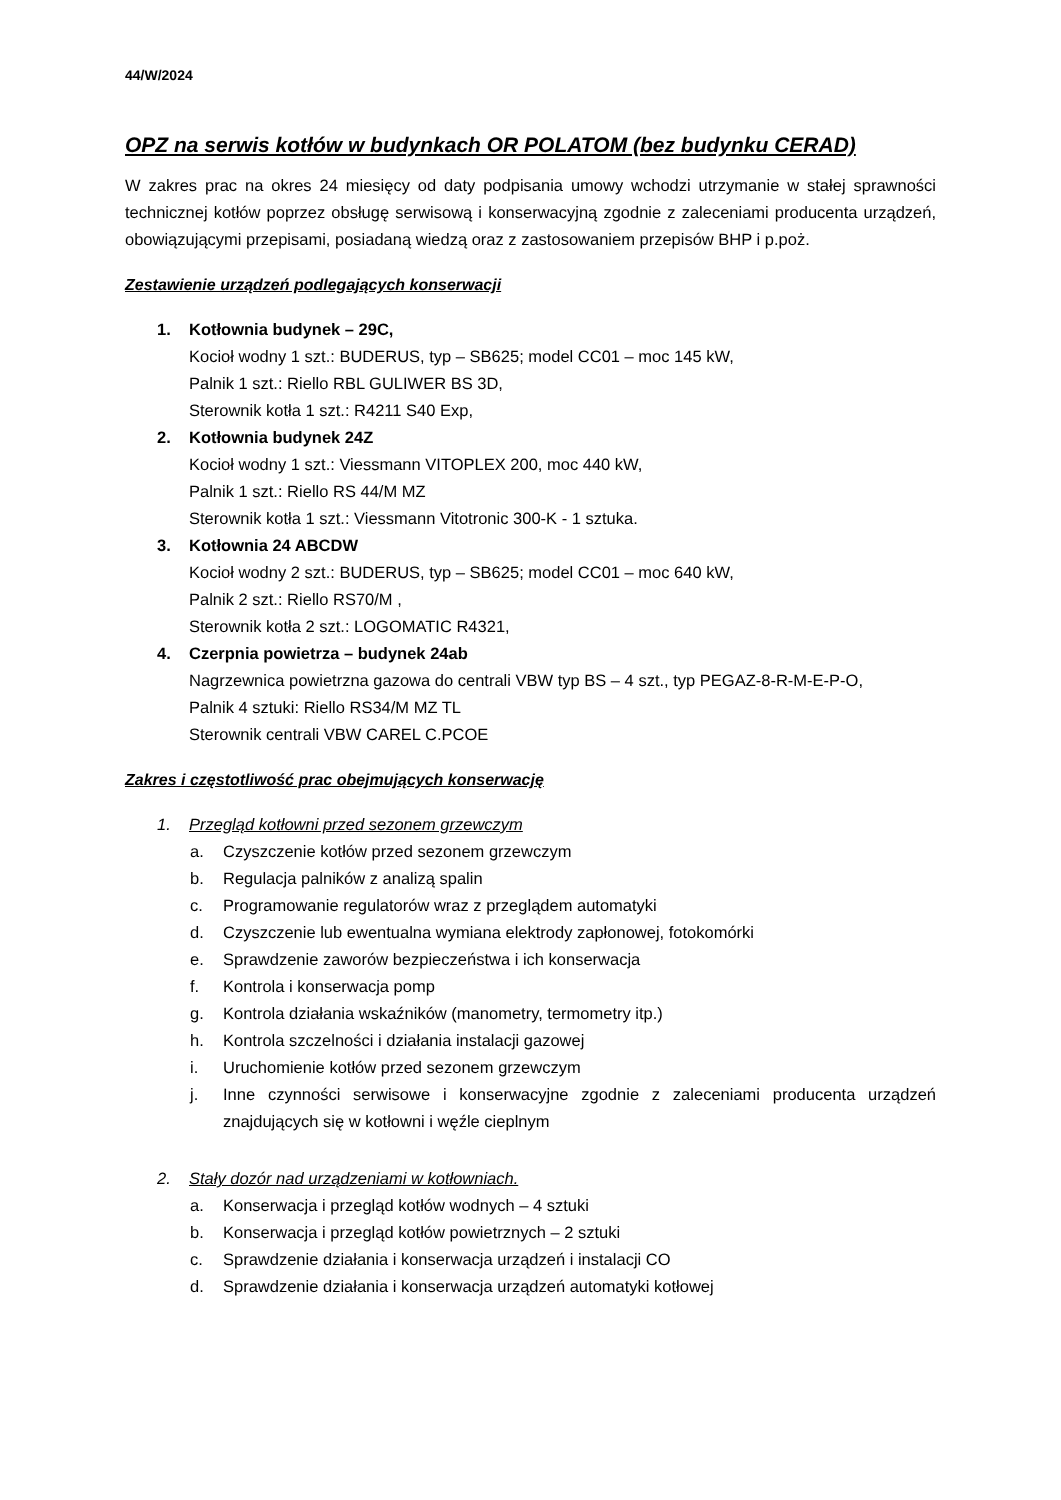44/W/2024
OPZ na serwis kotłów w budynkach OR POLATOM (bez budynku CERAD)
W zakres prac na okres 24 miesięcy od daty podpisania umowy wchodzi utrzymanie w stałej sprawności technicznej kotłów poprzez obsługę serwisową i konserwacyjną zgodnie z zaleceniami producenta urządzeń, obowiązującymi przepisami, posiadaną wiedzą oraz z zastosowaniem przepisów BHP i p.poż.
Zestawienie urządzeń podlegających konserwacji
1. Kotłownia budynek – 29C,
Kocioł wodny 1 szt.: BUDERUS, typ – SB625; model CC01 – moc 145 kW,
Palnik 1 szt.: Riello RBL GULIWER BS 3D,
Sterownik kotła 1 szt.: R4211 S40 Exp,
2. Kotłownia budynek 24Z
Kocioł wodny 1 szt.: Viessmann VITOPLEX 200, moc 440 kW,
Palnik 1 szt.: Riello RS 44/M MZ
Sterownik kotła 1 szt.: Viessmann Vitotronic 300-K - 1 sztuka.
3. Kotłownia 24 ABCDW
Kocioł wodny 2 szt.: BUDERUS, typ – SB625; model CC01 – moc 640 kW,
Palnik 2 szt.: Riello RS70/M ,
Sterownik kotła 2 szt.: LOGOMATIC R4321,
4. Czerpnia powietrza – budynek 24ab
Nagrzewnica powietrzna gazowa do centrali VBW typ BS – 4 szt., typ PEGAZ-8-R-M-E-P-O,
Palnik 4 sztuki: Riello RS34/M MZ TL
Sterownik centrali VBW CAREL C.PCOE
Zakres i częstotliwość prac obejmujących konserwację
1. Przegląd kotłowni przed sezonem grzewczym
a. Czyszczenie kotłów przed sezonem grzewczym
b. Regulacja palników z analizą spalin
c. Programowanie regulatorów wraz z przeglądem automatyki
d. Czyszczenie lub ewentualna wymiana elektrody zapłonowej, fotokomórki
e. Sprawdzenie zaworów bezpieczeństwa i ich konserwacja
f. Kontrola i konserwacja pomp
g. Kontrola działania wskaźników (manometry, termometry itp.)
h. Kontrola szczelności i działania instalacji gazowej
i. Uruchomienie kotłów przed sezonem grzewczym
j. Inne czynności serwisowe i konserwacyjne zgodnie z zaleceniami producenta urządzeń znajdujących się w kotłowni i węźle cieplnym
2. Stały dozór nad urządzeniami w kotłowniach.
a. Konserwacja i przegląd kotłów wodnych – 4 sztuki
b. Konserwacja i przegląd kotłów powietrznych – 2 sztuki
c. Sprawdzenie działania i konserwacja urządzeń i instalacji CO
d. Sprawdzenie działania i konserwacja urządzeń automatyki kotłowej